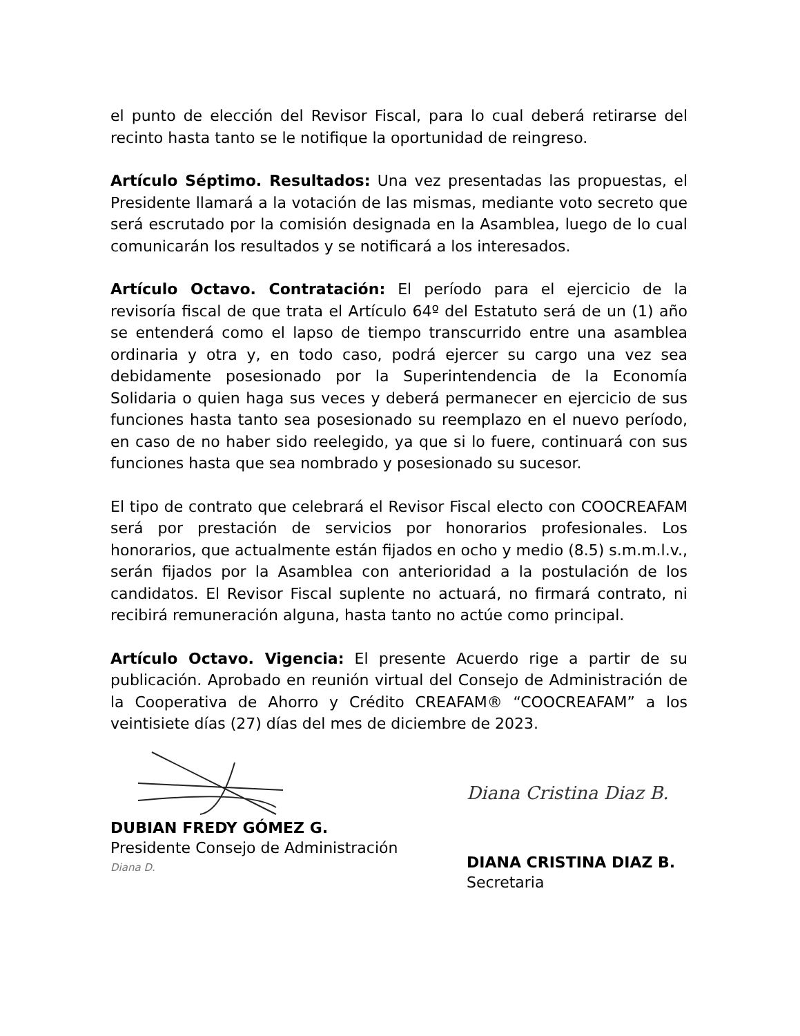el punto de elección del Revisor Fiscal, para lo cual deberá retirarse del recinto hasta tanto se le notifique la oportunidad de reingreso.
Artículo Séptimo. Resultados: Una vez presentadas las propuestas, el Presidente llamará a la votación de las mismas, mediante voto secreto que será escrutado por la comisión designada en la Asamblea, luego de lo cual comunicarán los resultados y se notificará a los interesados.
Artículo Octavo. Contratación: El período para el ejercicio de la revisoría fiscal de que trata el Artículo 64º del Estatuto será de un (1) año se entenderá como el lapso de tiempo transcurrido entre una asamblea ordinaria y otra y, en todo caso, podrá ejercer su cargo una vez sea debidamente posesionado por la Superintendencia de la Economía Solidaria o quien haga sus veces y deberá permanecer en ejercicio de sus funciones hasta tanto sea posesionado su reemplazo en el nuevo período, en caso de no haber sido reelegido, ya que si lo fuere, continuará con sus funciones hasta que sea nombrado y posesionado su sucesor.
El tipo de contrato que celebrará el Revisor Fiscal electo con COOCREAFAM será por prestación de servicios por honorarios profesionales. Los honorarios, que actualmente están fijados en ocho y medio (8.5) s.m.m.l.v., serán fijados por la Asamblea con anterioridad a la postulación de los candidatos. El Revisor Fiscal suplente no actuará, no firmará contrato, ni recibirá remuneración alguna, hasta tanto no actúe como principal.
Artículo Octavo. Vigencia: El presente Acuerdo rige a partir de su publicación. Aprobado en reunión virtual del Consejo de Administración de la Cooperativa de Ahorro y Crédito CREAFAM® “COOCREAFAM” a los veintisiete días (27) días del mes de diciembre de 2023.
DUBIAN FREDY GÓMEZ G.
Presidente Consejo de Administración
Diana D.
Diana Cristina Diaz B.
DIANA CRISTINA DIAZ B.
Secretaria